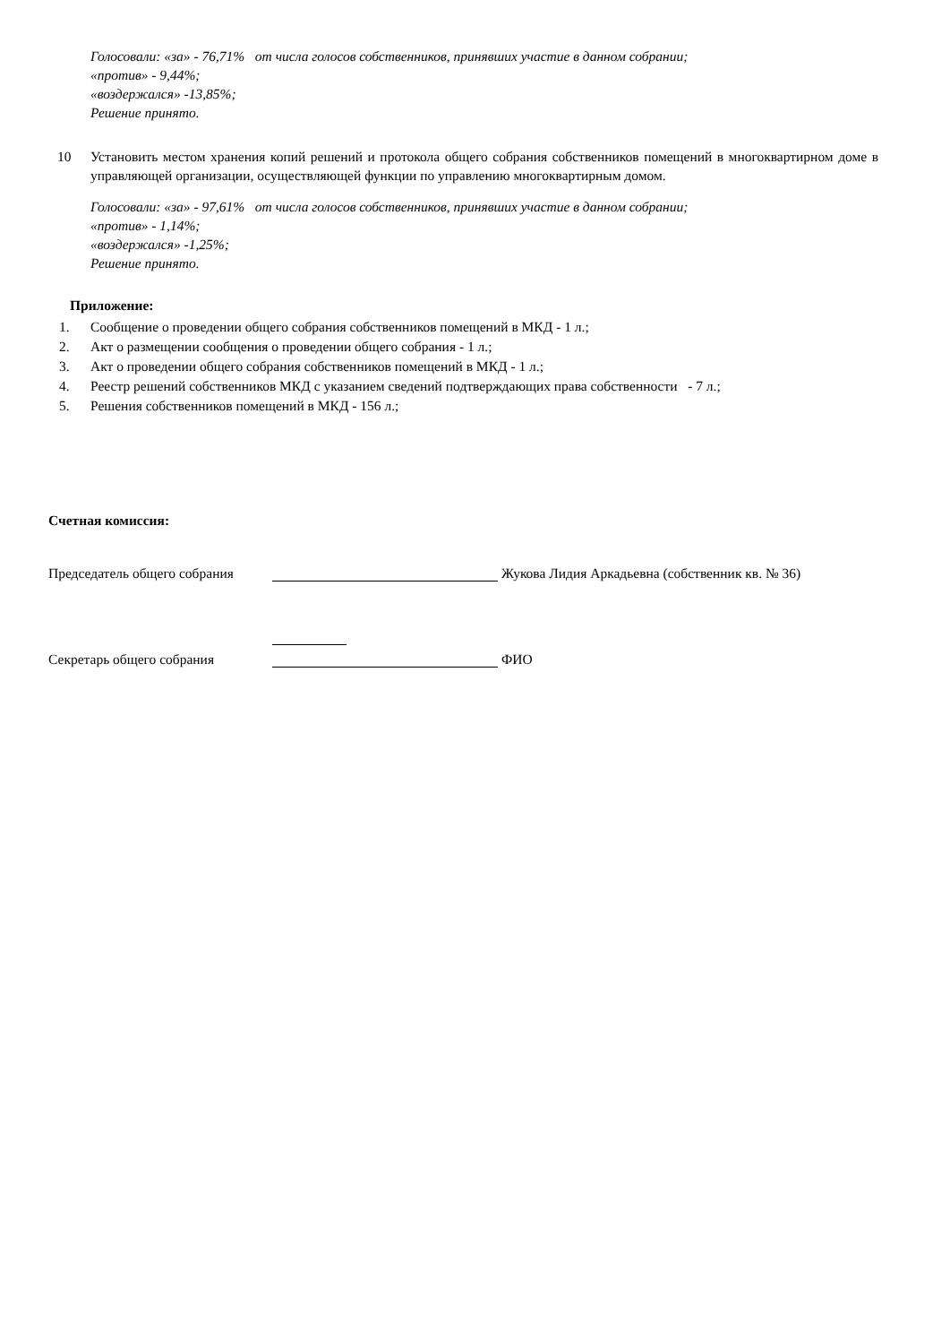Голосовали: «за» - 76,71% от числа голосов собственников, принявших участие в данном собрании;
«против» - 9,44%;
«воздержался» -13,85%;
Решение принято.
10 Установить местом хранения копий решений и протокола общего собрания собственников помещений в многоквартирном доме в управляющей организации, осуществляющей функции по управлению многоквартирным домом.
Голосовали: «за» - 97,61% от числа голосов собственников, принявших участие в данном собрании;
«против» - 1,14%;
«воздержался» -1,25%;
Решение принято.
Приложение:
1. Сообщение о проведении общего собрания собственников помещений в МКД - 1 л.;
2. Акт о размещении сообщения о проведении общего собрания - 1 л.;
3. Акт о проведении общего собрания собственников помещений в МКД - 1 л.;
4. Реестр решений собственников МКД с указанием сведений подтверждающих права собственности - 7 л.;
5. Решения собственников помещений в МКД - 156 л.;
Счетная комиссия:
Председатель общего собрания Жукова Лидия Аркадьевна (собственник кв. № 36)
Секретарь общего собрания ФИО